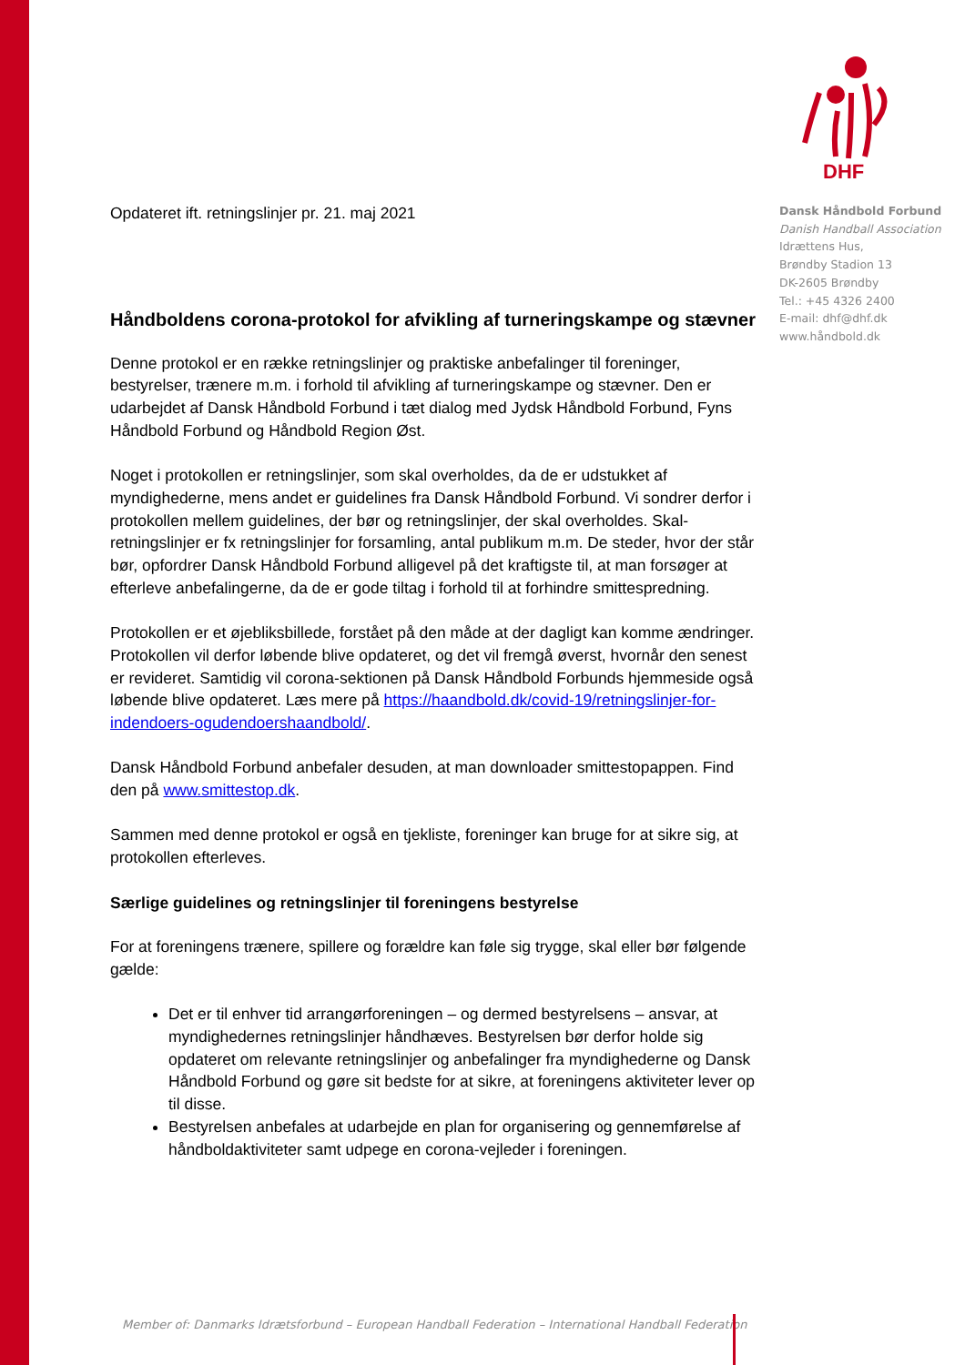DHF
Dansk Håndbold Forbund
Danish Handball Association
Idrættens Hus,
Brøndby Stadion 13
DK-2605 Brøndby
Tel.: +45 4326 2400
E-mail: dhf@dhf.dk
www.håndbold.dk
Opdateret ift. retningslinjer pr. 21. maj 2021
Håndboldens corona-protokol for afvikling af turneringskampe og stævner
Denne protokol er en række retningslinjer og praktiske anbefalinger til foreninger, bestyrelser, trænere m.m. i forhold til afvikling af turneringskampe og stævner. Den er udarbejdet af Dansk Håndbold Forbund i tæt dialog med Jydsk Håndbold Forbund, Fyns Håndbold Forbund og Håndbold Region Øst.
Noget i protokollen er retningslinjer, som skal overholdes, da de er udstukket af myndighederne, mens andet er guidelines fra Dansk Håndbold Forbund. Vi sondrer derfor i protokollen mellem guidelines, der bør og retningslinjer, der skal overholdes. Skal-retningslinjer er fx retningslinjer for forsamling, antal publikum m.m. De steder, hvor der står bør, opfordrer Dansk Håndbold Forbund alligevel på det kraftigste til, at man forsøger at efterleve anbefalingerne, da de er gode tiltag i forhold til at forhindre smittespredning.
Protokollen er et øjebliksbillede, forstået på den måde at der dagligt kan komme ændringer. Protokollen vil derfor løbende blive opdateret, og det vil fremgå øverst, hvornår den senest er revideret. Samtidig vil corona-sektionen på Dansk Håndbold Forbunds hjemmeside også løbende blive opdateret. Læs mere på https://haandbold.dk/covid-19/retningslinjer-for-indendoers-ogudendoershaandbold/.
Dansk Håndbold Forbund anbefaler desuden, at man downloader smittestopappen. Find den på www.smittestop.dk.
Sammen med denne protokol er også en tjekliste, foreninger kan bruge for at sikre sig, at protokollen efterleves.
Særlige guidelines og retningslinjer til foreningens bestyrelse
For at foreningens trænere, spillere og forældre kan føle sig trygge, skal eller bør følgende gælde:
Det er til enhver tid arrangørforeningen – og dermed bestyrelsens – ansvar, at myndighedernes retningslinjer håndhæves. Bestyrelsen bør derfor holde sig opdateret om relevante retningslinjer og anbefalinger fra myndighederne og Dansk Håndbold Forbund og gøre sit bedste for at sikre, at foreningens aktiviteter lever op til disse.
Bestyrelsen anbefales at udarbejde en plan for organisering og gennemførelse af håndboldaktiviteter samt udpege en corona-vejleder i foreningen.
Member of: Danmarks Idrætsforbund – European Handball Federation – International Handball Federation